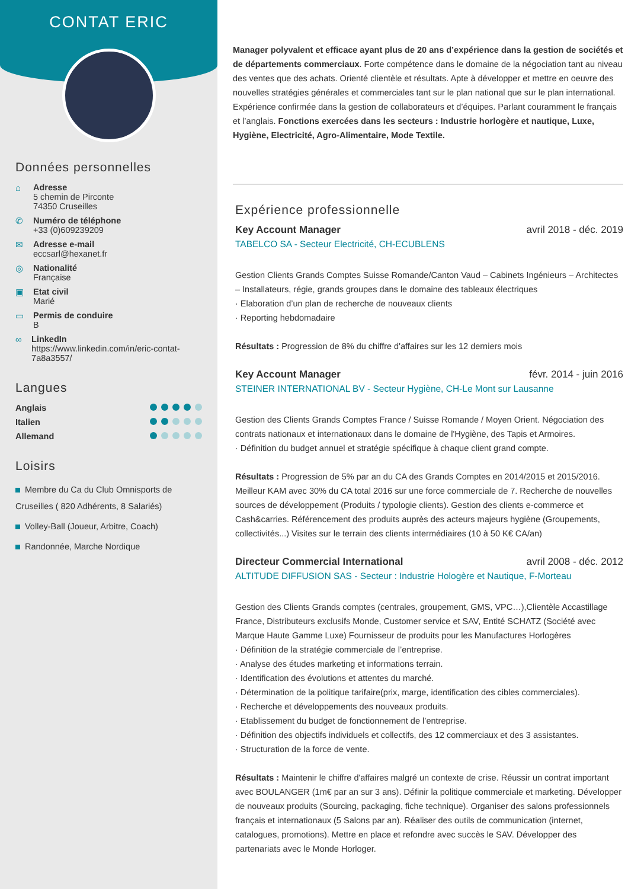CONTAT ERIC
Données personnelles
⌂ Adresse
5 chemin de Pirconte
74350 Cruseilles
✆ Numéro de téléphone
+33 (0)609239209
✉ Adresse e-mail
eccsarl@hexanet.fr
◎ Nationalité
Française
▣ Etat civil
Marié
▭ Permis de conduire
B
∞ LinkedIn
https://www.linkedin.com/in/eric-contat-7a8a3557/
Langues
Anglais
Italien
Allemand
Loisirs
Membre du Ca du Club Omnisports de Cruseilles ( 820 Adhérents, 8 Salariés)
Volley-Ball (Joueur, Arbitre, Coach)
Randonnée, Marche Nordique
Manager polyvalent et efficace ayant plus de 20 ans d’expérience dans la gestion de sociétés et de départements commerciaux. Forte compétence dans le domaine de la négociation tant au niveau des ventes que des achats. Orienté clientèle et résultats. Apte à développer et mettre en oeuvre des nouvelles stratégies générales et commerciales tant sur le plan national que sur le plan international. Expérience confirmée dans la gestion de collaborateurs et d’équipes. Parlant couramment le français et l’anglais. Fonctions exercées dans les secteurs : Industrie horlogère et nautique, Luxe, Hygiène, Electricité, Agro-Alimentaire, Mode Textile.
Expérience professionnelle
Key Account Manager avril 2018 - déc. 2019
TABELCO SA - Secteur Electricité, CH-ECUBLENS
Gestion Clients Grands Comptes Suisse Romande/Canton Vaud – Cabinets Ingénieurs – Architectes – Installateurs, régie, grands groupes dans le domaine des tableaux électriques
· Elaboration d’un plan de recherche de nouveaux clients
· Reporting hebdomadaire
Résultats : Progression de 8% du chiffre d'affaires sur les 12 derniers mois
Key Account Manager févr. 2014 - juin 2016
STEINER INTERNATIONAL BV - Secteur Hygiène, CH-Le Mont sur Lausanne
Gestion des Clients Grands Comptes France / Suisse Romande / Moyen Orient. Négociation des contrats nationaux et internationaux dans le domaine de l'Hygiène, des Tapis et Armoires.
· Définition du budget annuel et stratégie spécifique à chaque client grand compte.
Résultats : Progression de 5% par an du CA des Grands Comptes en 2014/2015 et 2015/2016. Meilleur KAM avec 30% du CA total 2016 sur une force commerciale de 7. Recherche de nouvelles sources de développement (Produits / typologie clients). Gestion des clients e-commerce et Cash&carries. Référencement des produits auprès des acteurs majeurs hygiène (Groupements, collectivités...) Visites sur le terrain des clients intermédiaires (10 à 50 K€ CA/an)
Directeur Commercial International avril 2008 - déc. 2012
ALTITUDE DIFFUSION SAS - Secteur : Industrie Hologère et Nautique, F-Morteau
Gestion des Clients Grands comptes (centrales, groupement, GMS, VPC…),Clientèle Accastillage France, Distributeurs exclusifs Monde, Customer service et SAV, Entité SCHATZ (Société avec Marque Haute Gamme Luxe) Fournisseur de produits pour les Manufactures Horlogères
· Définition de la stratégie commerciale de l’entreprise.
· Analyse des études marketing et informations terrain.
· Identification des évolutions et attentes du marché.
· Détermination de la politique tarifaire(prix, marge, identification des cibles commerciales).
· Recherche et développements des nouveaux produits.
· Etablissement du budget de fonctionnement de l’entreprise.
· Définition des objectifs individuels et collectifs, des 12 commerciaux et des 3 assistantes.
· Structuration de la force de vente.
Résultats : Maintenir le chiffre d'affaires malgré un contexte de crise. Réussir un contrat important avec BOULANGER (1m€ par an sur 3 ans). Définir la politique commerciale et marketing. Développer de nouveaux produits (Sourcing, packaging, fiche technique). Organiser des salons professionnels français et internationaux (5 Salons par an). Réaliser des outils de communication (internet, catalogues, promotions). Mettre en place et refondre avec succès le SAV. Développer des partenariats avec le Monde Horloger.